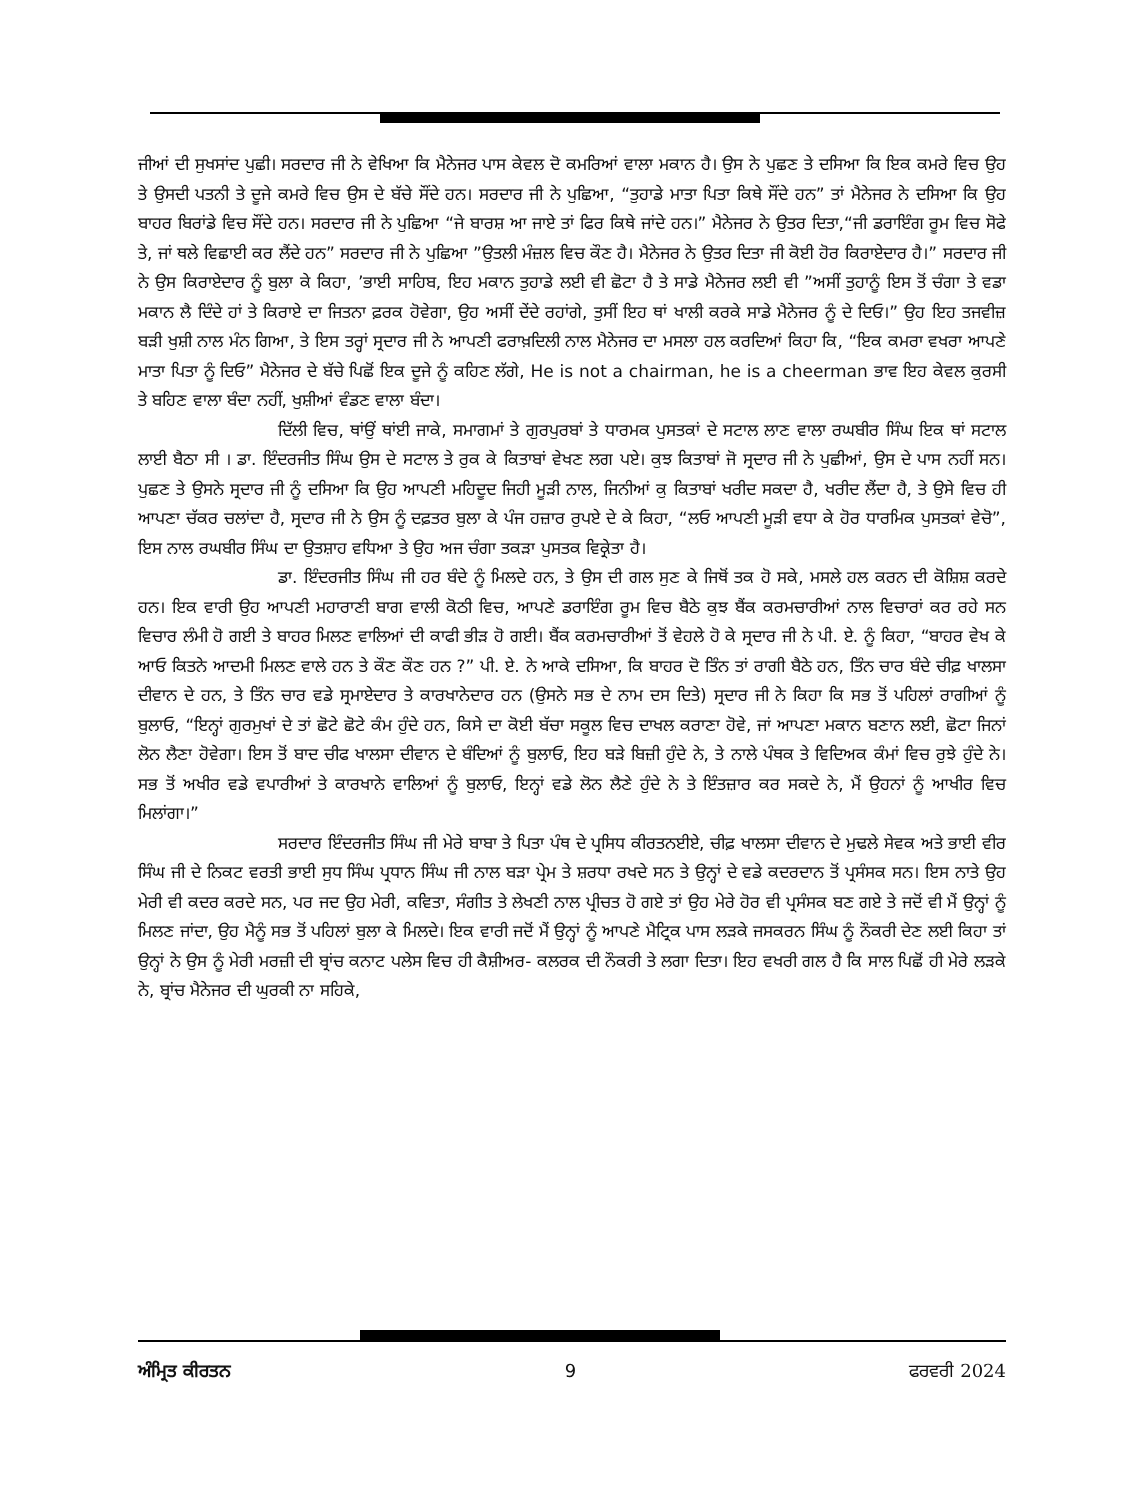ਜੀਆਂ ਦੀ ਸੁਖਸਾਂਦ ਪੁਛੀ। ਸਰਦਾਰ ਜੀ ਨੇ ਵੇਖਿਆ ਕਿ ਮੈਨੇਜਰ ਪਾਸ ਕੇਵਲ ਦੋ ਕਮਰਿਆਂ ਵਾਲਾ ਮਕਾਨ ਹੈ। ਉਸ ਨੇ ਪੁਛਣ ਤੇ ਦਸਿਆ ਕਿ ਇਕ ਕਮਰੇ ਵਿਚ ਉਹ ਤੇ ਉਸਦੀ ਪਤਨੀ ਤੇ ਦੂਜੇ ਕਮਰੇ ਵਿਚ ਉਸ ਦੇ ਬੱਚੇ ਸੌਂਦੇ ਹਨ। ਸਰਦਾਰ ਜੀ ਨੇ ਪੁਛਿਆ, “ਤੁਹਾਡੇ ਮਾਤਾ ਪਿਤਾ ਕਿਥੇ ਸੌਂਦੇ ਹਨ” ਤਾਂ ਮੈਨੇਜਰ ਨੇ ਦਸਿਆ ਕਿ ਉਹ ਬਾਹਰ ਬਿਰਾਂਡੇ ਵਿਚ ਸੌਂਦੇ ਹਨ। ਸਰਦਾਰ ਜੀ ਨੇ ਪੁਛਿਆ “ਜੇ ਬਾਰਸ਼ ਆ ਜਾਏ ਤਾਂ ਫਿਰ ਕਿਥੇ ਜਾਂਦੇ ਹਨ।” ਮੈਨੇਜਰ ਨੇ ਉਤਰ ਦਿਤਾ,“ਜੀ ਡਰਾਇੰਗ ਰੂਮ ਵਿਚ ਸੋਫੇ ਤੇ, ਜਾਂ ਥਲੇ ਵਿਛਾਈ ਕਰ ਲੈਂਦੇ ਹਨ” ਸਰਦਾਰ ਜੀ ਨੇ ਪੁਛਿਆ ”ਉਤਲੀ ਮੰਜ਼ਲ ਵਿਚ ਕੌਣ ਹੈ। ਮੈਨੇਜਰ ਨੇ ਉਤਰ ਦਿਤਾ ਜੀ ਕੋਈ ਹੋਰ ਕਿਰਾਏਦਾਰ ਹੈ।” ਸਰਦਾਰ ਜੀ ਨੇ ਉਸ ਕਿਰਾਏਦਾਰ ਨੂੰ ਬੁਲਾ ਕੇ ਕਿਹਾ, ’ਭਾਈ ਸਾਹਿਬ, ਇਹ ਮਕਾਨ ਤੁਹਾਡੇ ਲਈ ਵੀ ਛੋਟਾ ਹੈ ਤੇ ਸਾਡੇ ਮੈਨੇਜਰ ਲਈ ਵੀ ”ਅਸੀਂ ਤੁਹਾਨੂੰ ਇਸ ਤੋਂ ਚੰਗਾ ਤੇ ਵਡਾ ਮਕਾਨ ਲੈ ਦਿੰਦੇ ਹਾਂ ਤੇ ਕਿਰਾਏ ਦਾ ਜਿਤਨਾ ਫ਼ਰਕ ਹੋਵੇਗਾ, ਉਹ ਅਸੀਂ ਦੇਂਦੇ ਰਹਾਂਗੇ, ਤੁਸੀਂ ਇਹ ਥਾਂ ਖਾਲੀ ਕਰਕੇ ਸਾਡੇ ਮੈਨੇਜਰ ਨੂੰ ਦੇ ਦਿਓ।” ਉਹ ਇਹ ਤਜਵੀਜ਼ ਬੜੀ ਖੁਸ਼ੀ ਨਾਲ ਮੰਨ ਗਿਆ, ਤੇ ਇਸ ਤਰ੍ਹਾਂ ਸ੍ਰਦਾਰ ਜੀ ਨੇ ਆਪਣੀ ਫਰਾਖ਼ਦਿਲੀ ਨਾਲ ਮੈਨੇਜਰ ਦਾ ਮਸਲਾ ਹਲ ਕਰਦਿਆਂ ਕਿਹਾ ਕਿ, “ਇਕ ਕਮਰਾ ਵਖਰਾ ਆਪਣੇ ਮਾਤਾ ਪਿਤਾ ਨੂੰ ਦਿਓ” ਮੈਨੇਜਰ ਦੇ ਬੱਚੇ ਪਿਛੋਂ ਇਕ ਦੂਜੇ ਨੂੰ ਕਹਿਣ ਲੱਗੇ, He is not a chairman, he is a cheerman ਭਾਵ ਇਹ ਕੇਵਲ ਕੁਰਸੀ ਤੇ ਬਹਿਣ ਵਾਲਾ ਬੰਦਾ ਨਹੀਂ, ਖੁਸ਼ੀਆਂ ਵੰਡਣ ਵਾਲਾ ਬੰਦਾ।
ਦਿੱਲੀ ਵਿਚ, ਥਾਂਉਂ ਥਾਂਈ ਜਾਕੇ, ਸਮਾਗਮਾਂ ਤੇ ਗੁਰਪੁਰਬਾਂ ਤੇ ਧਾਰਮਕ ਪੁਸਤਕਾਂ ਦੇ ਸਟਾਲ ਲਾਣ ਵਾਲਾ ਰਘਬੀਰ ਸਿੰਘ ਇਕ ਥਾਂ ਸਟਾਲ ਲਾਈ ਬੈਠਾ ਸੀ । ਡਾ. ਇੰਦਰਜੀਤ ਸਿੰਘ ਉਸ ਦੇ ਸਟਾਲ ਤੇ ਰੁਕ ਕੇ ਕਿਤਾਬਾਂ ਵੇਖਣ ਲਗ ਪਏ। ਕੁਝ ਕਿਤਾਬਾਂ ਜੋ ਸ੍ਰਦਾਰ ਜੀ ਨੇ ਪੁਛੀਆਂ, ਉਸ ਦੇ ਪਾਸ ਨਹੀਂ ਸਨ। ਪੁਛਣ ਤੇ ਉਸਨੇ ਸ੍ਰਦਾਰ ਜੀ ਨੂੰ ਦਸਿਆ ਕਿ ਉਹ ਆਪਣੀ ਮਹਿਦੂਦ ਜਿਹੀ ਮੂੜੀ ਨਾਲ, ਜਿਨੀਆਂ ਕੁ ਕਿਤਾਬਾਂ ਖਰੀਦ ਸਕਦਾ ਹੈ, ਖਰੀਦ ਲੈਂਦਾ ਹੈ, ਤੇ ਉਸੇ ਵਿਚ ਹੀ ਆਪਣਾ ਚੱਕਰ ਚਲਾਂਦਾ ਹੈ, ਸ੍ਰਦਾਰ ਜੀ ਨੇ ਉਸ ਨੂੰ ਦਫ਼ਤਰ ਬੁਲਾ ਕੇ ਪੰਜ ਹਜ਼ਾਰ ਰੁਪਏ ਦੇ ਕੇ ਕਿਹਾ, “ਲਓ ਆਪਣੀ ਮੂੜੀ ਵਧਾ ਕੇ ਹੋਰ ਧਾਰਮਿਕ ਪੁਸਤਕਾਂ ਵੇਚੋ”, ਇਸ ਨਾਲ ਰਘਬੀਰ ਸਿੰਘ ਦਾ ਉਤਸ਼ਾਹ ਵਧਿਆ ਤੇ ਉਹ ਅਜ ਚੰਗਾ ਤਕੜਾ ਪੁਸਤਕ ਵਿਕ੍ਰੇਤਾ ਹੈ।
ਡਾ. ਇੰਦਰਜੀਤ ਸਿੰਘ ਜੀ ਹਰ ਬੰਦੇ ਨੂੰ ਮਿਲਦੇ ਹਨ, ਤੇ ਉਸ ਦੀ ਗਲ ਸੁਣ ਕੇ ਜਿਥੋਂ ਤਕ ਹੋ ਸਕੇ, ਮਸਲੇ ਹਲ ਕਰਨ ਦੀ ਕੋਸ਼ਿਸ਼ ਕਰਦੇ ਹਨ। ਇਕ ਵਾਰੀ ਉਹ ਆਪਣੀ ਮਹਾਰਾਣੀ ਬਾਗ ਵਾਲੀ ਕੋਠੀ ਵਿਚ, ਆਪਣੇ ਡਰਾਇੰਗ ਰੂਮ ਵਿਚ ਬੈਠੇ ਕੁਝ ਬੈਂਕ ਕਰਮਚਾਰੀਆਂ ਨਾਲ ਵਿਚਾਰਾਂ ਕਰ ਰਹੇ ਸਨ ਵਿਚਾਰ ਲੰਮੀ ਹੋ ਗਈ ਤੇ ਬਾਹਰ ਮਿਲਣ ਵਾਲਿਆਂ ਦੀ ਕਾਫੀ ਭੀੜ ਹੋ ਗਈ। ਬੈਂਕ ਕਰਮਚਾਰੀਆਂ ਤੋਂ ਵੇਹਲੇ ਹੋ ਕੇ ਸ੍ਰਦਾਰ ਜੀ ਨੇ ਪੀ. ਏ. ਨੂੰ ਕਿਹਾ, “ਬਾਹਰ ਵੇਖ ਕੇ ਆਓ ਕਿਤਨੇ ਆਦਮੀ ਮਿਲਣ ਵਾਲੇ ਹਨ ਤੇ ਕੌਣ ਕੌਣ ਹਨ ?” ਪੀ. ਏ. ਨੇ ਆਕੇ ਦਸਿਆ, ਕਿ ਬਾਹਰ ਦੋ ਤਿੰਨ ਤਾਂ ਰਾਗੀ ਬੈਠੇ ਹਨ, ਤਿੰਨ ਚਾਰ ਬੰਦੇ ਚੀਫ਼ ਖਾਲਸਾ ਦੀਵਾਨ ਦੇ ਹਨ, ਤੇ ਤਿੰਨ ਚਾਰ ਵਡੇ ਸ੍ਰਮਾਏਦਾਰ ਤੇ ਕਾਰਖਾਨੇਦਾਰ ਹਨ (ਉਸਨੇ ਸਭ ਦੇ ਨਾਮ ਦਸ ਦਿਤੇ) ਸ੍ਰਦਾਰ ਜੀ ਨੇ ਕਿਹਾ ਕਿ ਸਭ ਤੋਂ ਪਹਿਲਾਂ ਰਾਗੀਆਂ ਨੂੰ ਬੁਲਾਓ, “ਇਨ੍ਹਾਂ ਗੁਰਮੁਖਾਂ ਦੇ ਤਾਂ ਛੋਟੇ ਛੋਟੇ ਕੰਮ ਹੁੰਦੇ ਹਨ, ਕਿਸੇ ਦਾ ਕੋਈ ਬੱਚਾ ਸਕੂਲ ਵਿਚ ਦਾਖਲ ਕਰਾਣਾ ਹੋਵੇ, ਜਾਂ ਆਪਣਾ ਮਕਾਨ ਬਣਾਨ ਲਈ, ਛੋਟਾ ਜਿਨਾਂ ਲੋਨ ਲੈਣਾ ਹੋਵੇਗਾ। ਇਸ ਤੋਂ ਬਾਦ ਚੀਫ ਖਾਲਸਾ ਦੀਵਾਨ ਦੇ ਬੰਦਿਆਂ ਨੂੰ ਬੁਲਾਓ, ਇਹ ਬੜੇ ਬਿਜ਼ੀ ਹੁੰਦੇ ਨੇ, ਤੇ ਨਾਲੇ ਪੰਥਕ ਤੇ ਵਿਦਿਅਕ ਕੰਮਾਂ ਵਿਚ ਰੁਝੇ ਹੁੰਦੇ ਨੇ। ਸਭ ਤੋਂ ਅਖੀਰ ਵਡੇ ਵਪਾਰੀਆਂ ਤੇ ਕਾਰਖਾਨੇ ਵਾਲਿਆਂ ਨੂੰ ਬੁਲਾਓ, ਇਨ੍ਹਾਂ ਵਡੇ ਲੋਨ ਲੈਣੇ ਹੁੰਦੇ ਨੇ ਤੇ ਇੰਤਜ਼ਾਰ ਕਰ ਸਕਦੇ ਨੇ, ਮੈਂ ਉਹਨਾਂ ਨੂੰ ਆਖੀਰ ਵਿਚ ਮਿਲਾਂਗਾ।”
ਸਰਦਾਰ ਇੰਦਰਜੀਤ ਸਿੰਘ ਜੀ ਮੇਰੇ ਬਾਬਾ ਤੇ ਪਿਤਾ ਪੰਥ ਦੇ ਪ੍ਰਸਿਧ ਕੀਰਤਨਈਏ, ਚੀਫ਼ ਖਾਲਸਾ ਦੀਵਾਨ ਦੇ ਮੁਢਲੇ ਸੇਵਕ ਅਤੇ ਭਾਈ ਵੀਰ ਸਿੰਘ ਜੀ ਦੇ ਨਿਕਟ ਵਰਤੀ ਭਾਈ ਸੁਧ ਸਿੰਘ ਪ੍ਰਧਾਨ ਸਿੰਘ ਜੀ ਨਾਲ ਬੜਾ ਪ੍ਰੇਮ ਤੇ ਸ਼ਰਧਾ ਰਖਦੇ ਸਨ ਤੇ ਉਨ੍ਹਾਂ ਦੇ ਵਡੇ ਕਦਰਦਾਨ ਤੋਂ ਪ੍ਰਸੰਸਕ ਸਨ। ਇਸ ਨਾਤੇ ਉਹ ਮੇਰੀ ਵੀ ਕਦਰ ਕਰਦੇ ਸਨ, ਪਰ ਜਦ ਉਹ ਮੇਰੀ, ਕਵਿਤਾ, ਸੰਗੀਤ ਤੇ ਲੇਖਣੀ ਨਾਲ ਪ੍ਰੀਚਤ ਹੋ ਗਏ ਤਾਂ ਉਹ ਮੇਰੇ ਹੋਰ ਵੀ ਪ੍ਰਸੰਸਕ ਬਣ ਗਏ ਤੇ ਜਦੋਂ ਵੀ ਮੈਂ ਉਨ੍ਹਾਂ ਨੂੰ ਮਿਲਣ ਜਾਂਦਾ, ਉਹ ਮੈਨੂੰ ਸਭ ਤੋਂ ਪਹਿਲਾਂ ਬੁਲਾ ਕੇ ਮਿਲਦੇ। ਇਕ ਵਾਰੀ ਜਦੋਂ ਮੈਂ ਉਨ੍ਹਾਂ ਨੂੰ ਆਪਣੇ ਮੈਟ੍ਰਿਕ ਪਾਸ ਲੜਕੇ ਜਸਕਰਨ ਸਿੰਘ ਨੂੰ ਨੌਕਰੀ ਦੇਣ ਲਈ ਕਿਹਾ ਤਾਂ ਉਨ੍ਹਾਂ ਨੇ ਉਸ ਨੂੰ ਮੇਰੀ ਮਰਜ਼ੀ ਦੀ ਬ੍ਰਾਂਚ ਕਨਾਟ ਪਲੇਸ ਵਿਚ ਹੀ ਕੈਸ਼ੀਅਰ- ਕਲਰਕ ਦੀ ਨੌਕਰੀ ਤੇ ਲਗਾ ਦਿਤਾ। ਇਹ ਵਖਰੀ ਗਲ ਹੈ ਕਿ ਸਾਲ ਪਿਛੋਂ ਹੀ ਮੇਰੇ ਲੜਕੇ ਨੇ, ਬ੍ਰਾਂਚ ਮੈਨੇਜਰ ਦੀ ਘੁਰਕੀ ਨਾ ਸਹਿਕੇ,
ਅੰਮ੍ਰਿਤ ਕੀਰਤਨ 9 ਫਰਵਰੀ 2024